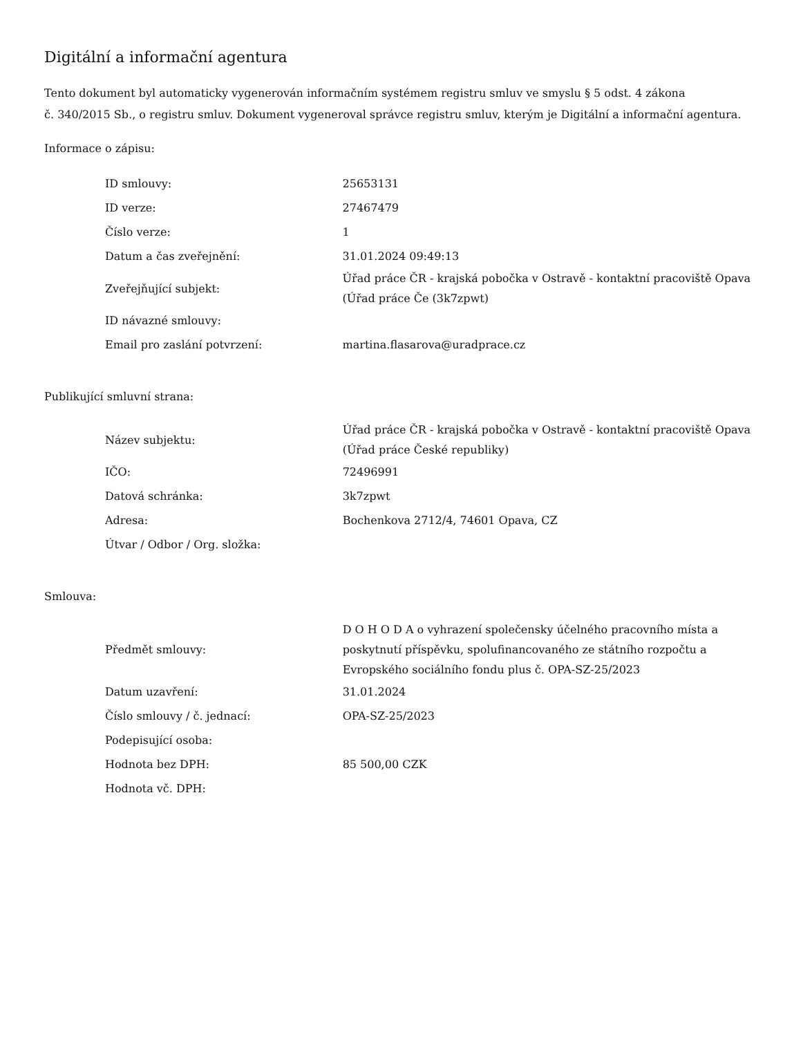Digitální a informační agentura
Tento dokument byl automaticky vygenerován informačním systémem registru smluv ve smyslu § 5 odst. 4 zákona
č. 340/2015 Sb., o registru smluv. Dokument vygeneroval správce registru smluv, kterým je Digitální a informační agentura.
Informace o zápisu:
| ID smlouvy: | 25653131 |
| ID verze: | 27467479 |
| Číslo verze: | 1 |
| Datum a čas zveřejnění: | 31.01.2024 09:49:13 |
| Zveřejňující subjekt: | Úřad práce ČR - krajská pobočka v Ostravě - kontaktní pracoviště Opava (Úřad práce Če (3k7zpwt) |
| ID návazné smlouvy: | |
| Email pro zaslání potvrzení: | martina.flasarova@uradprace.cz |
Publikující smluvní strana:
| Název subjektu: | Úřad práce ČR - krajská pobočka v Ostravě - kontaktní pracoviště Opava (Úřad práce České republiky) |
| IČO: | 72496991 |
| Datová schránka: | 3k7zpwt |
| Adresa: | Bochenkova 2712/4, 74601 Opava, CZ |
| Útvar / Odbor / Org. složka: | |
Smlouva:
| Předmět smlouvy: | D O H O D A o vyhrazení společensky účelného pracovního místa a poskytnutí příspěvku, spolufinancovaného ze státního rozpočtu a Evropského sociálního fondu plus č. OPA-SZ-25/2023 |
| Datum uzavření: | 31.01.2024 |
| Číslo smlouvy / č. jednací: | OPA-SZ-25/2023 |
| Podepisující osoba: | |
| Hodnota bez DPH: | 85 500,00 CZK |
| Hodnota vč. DPH: | |